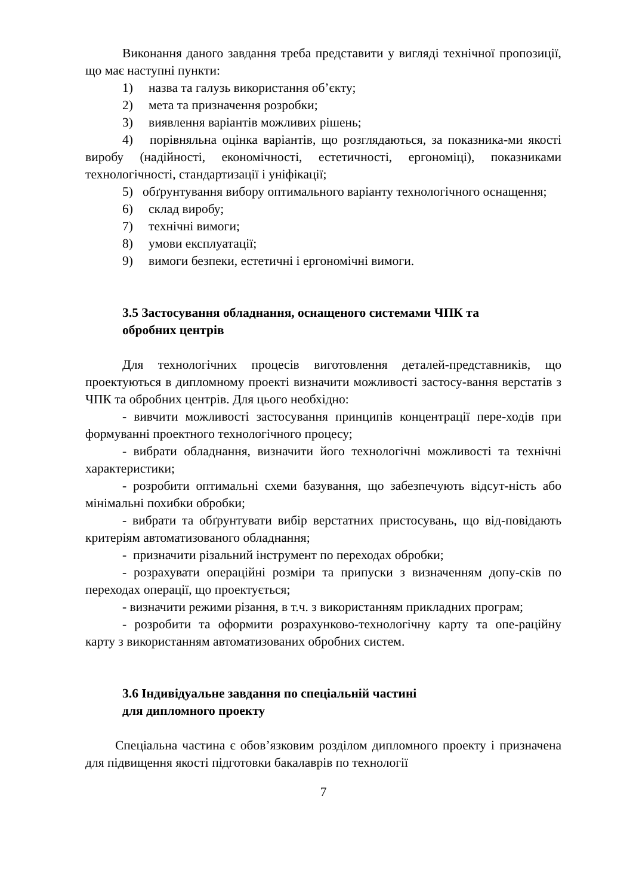Виконання даного завдання треба представити у вигляді технічної пропозиції, що має наступні пункти:
1) назва та галузь використання об’єкту;
2) мета та призначення розробки;
3) виявлення варіантів можливих рішень;
4) порівняльна оцінка варіантів, що розглядаються, за показника-ми якості виробу (надійності, економічності, естетичності, ергономіці), показниками технологічності, стандартизації і уніфікації;
5) обґрунтування вибору оптимального варіанту технологічного оснащення;
6) склад виробу;
7) технічні вимоги;
8) умови експлуатації;
9) вимоги безпеки, естетичні і ергономічні вимоги.
3.5 Застосування обладнання, оснащеного системами ЧПК та
обробних центрів
Для технологічних процесів виготовлення деталей-представників, що проектуються в дипломному проекті визначити можливості застосу-вання верстатів з ЧПК та обробних центрів. Для цього необхідно:
- вивчити можливості застосування принципів концентрації пере-ходів при формуванні проектного технологічного процесу;
- вибрати обладнання, визначити його технологічні можливості та технічні характеристики;
- розробити оптимальні схеми базування, що забезпечують відсут-ність або мінімальні похибки обробки;
- вибрати та обґрунтувати вибір верстатних пристосувань, що від-повідають критеріям автоматизованого обладнання;
- призначити різальний інструмент по переходах обробки;
- розрахувати операційні розміри та припуски з визначенням допу-сків по переходах операції, що проектується;
- визначити режими різання, в т.ч. з використанням прикладних програм;
- розробити та оформити розрахунково-технологічну карту та опе-раційну карту з використанням автоматизованих обробних систем.
3.6 Індивідуальне завдання по спеціальній частині
для дипломного проекту
Спеціальна частина є обов’язковим розділом дипломного проекту і призначена для підвищення якості підготовки бакалаврів по технології
7